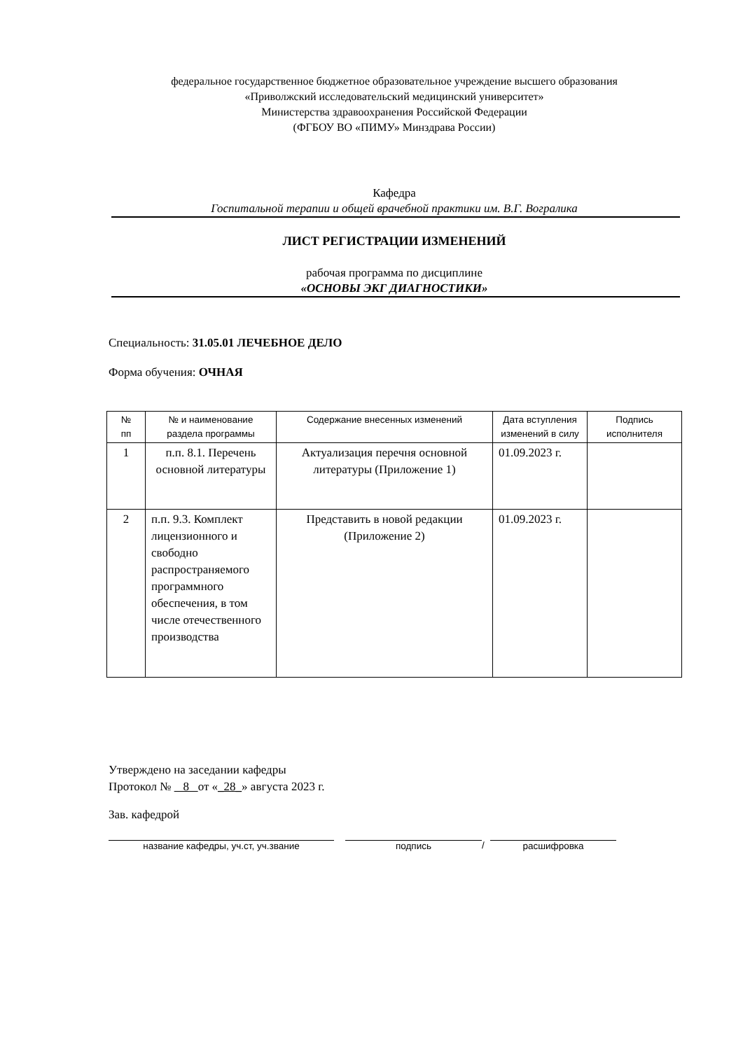федеральное государственное бюджетное образовательное учреждение высшего образования
«Приволжский исследовательский медицинский университет»
Министерства здравоохранения Российской Федерации
(ФГБОУ ВО «ПИМУ» Минздрава России)
Кафедра
Госпитальной терапии и общей врачебной практики им. В.Г. Вогралика
ЛИСТ РЕГИСТРАЦИИ ИЗМЕНЕНИЙ
рабочая программа по дисциплине
«ОСНОВЫ ЭКГ ДИАГНОСТИКИ»
Специальность: 31.05.01 ЛЕЧЕБНОЕ ДЕЛО
Форма обучения: ОЧНАЯ
| № пп | № и наименование раздела программы | Содержание внесенных изменений | Дата вступления изменений в силу | Подпись исполнителя |
| --- | --- | --- | --- | --- |
| 1 | п.п. 8.1. Перечень основной литературы | Актуализация перечня основной литературы (Приложение 1) | 01.09.2023 г. | |
| 2 | п.п. 9.3. Комплект лицензионного и свободно распространяемого программного обеспечения, в том числе отечественного производства | Представить в новой редакции (Приложение 2) | 01.09.2023 г. | |
Утверждено на заседании кафедры
Протокол № 8 от «_28_» августа 2023 г.
Зав. кафедрой
название кафедры, уч.ст, уч.звание подпись / расшифровка